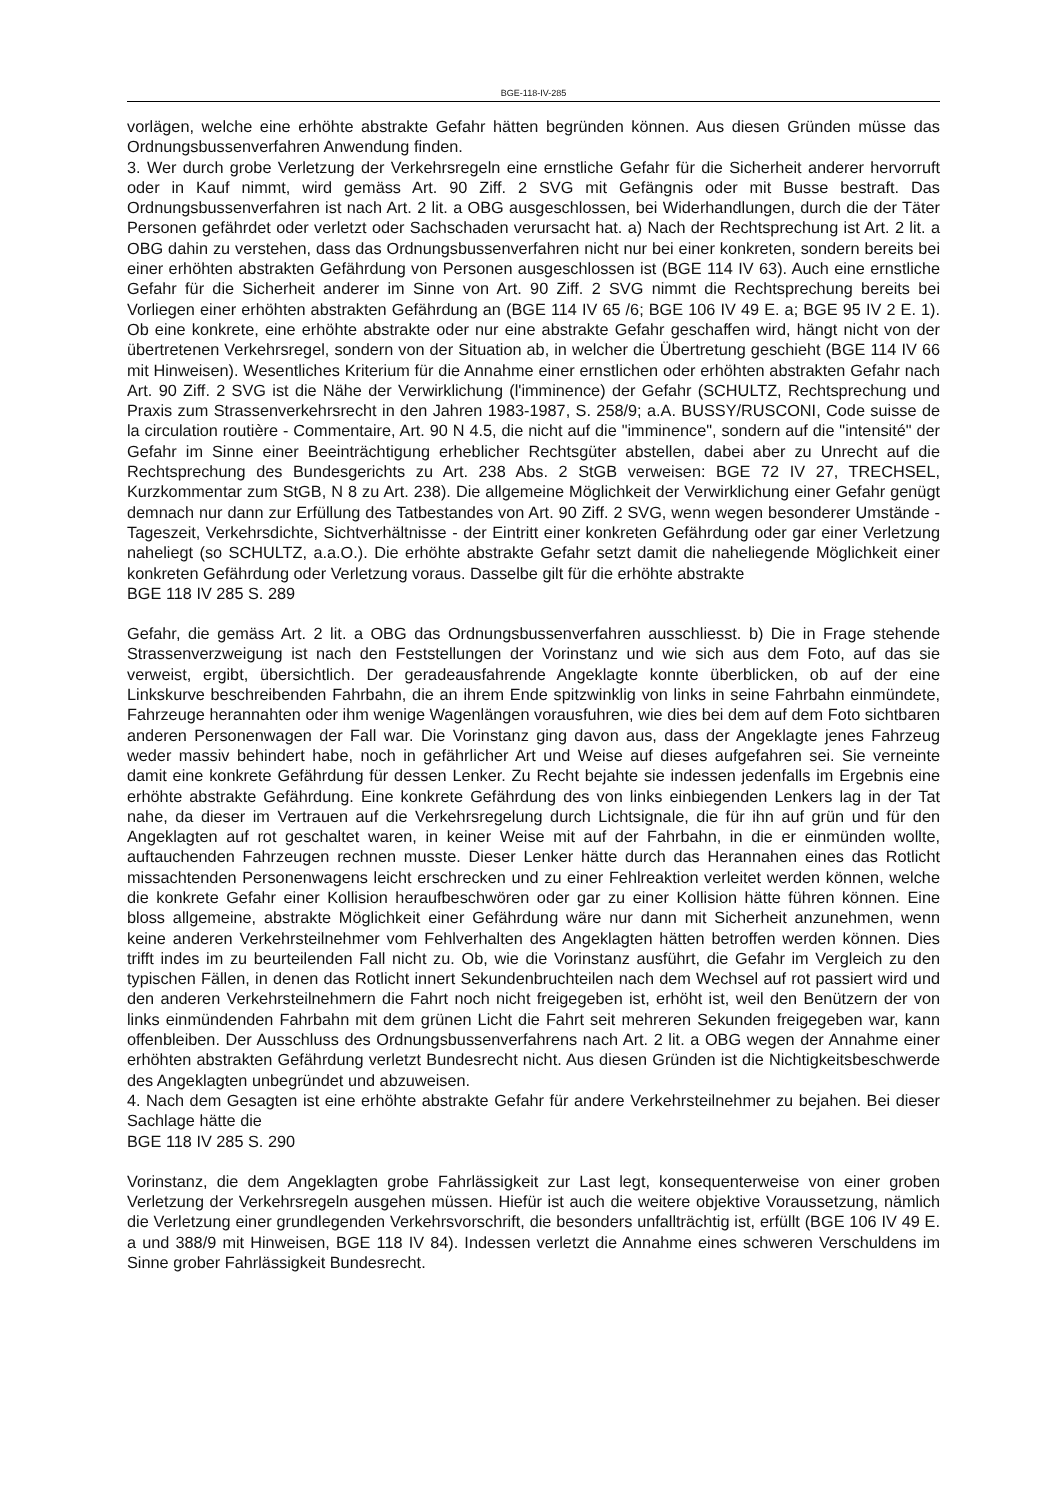BGE-118-IV-285
vorlägen, welche eine erhöhte abstrakte Gefahr hätten begründen können. Aus diesen Gründen müsse das Ordnungsbussenverfahren Anwendung finden.
3. Wer durch grobe Verletzung der Verkehrsregeln eine ernstliche Gefahr für die Sicherheit anderer hervorruft oder in Kauf nimmt, wird gemäss Art. 90 Ziff. 2 SVG mit Gefängnis oder mit Busse bestraft. Das Ordnungsbussenverfahren ist nach Art. 2 lit. a OBG ausgeschlossen, bei Widerhandlungen, durch die der Täter Personen gefährdet oder verletzt oder Sachschaden verursacht hat. a) Nach der Rechtsprechung ist Art. 2 lit. a OBG dahin zu verstehen, dass das Ordnungsbussenverfahren nicht nur bei einer konkreten, sondern bereits bei einer erhöhten abstrakten Gefährdung von Personen ausgeschlossen ist (BGE 114 IV 63). Auch eine ernstliche Gefahr für die Sicherheit anderer im Sinne von Art. 90 Ziff. 2 SVG nimmt die Rechtsprechung bereits bei Vorliegen einer erhöhten abstrakten Gefährdung an (BGE 114 IV 65 /6; BGE 106 IV 49 E. a; BGE 95 IV 2 E. 1). Ob eine konkrete, eine erhöhte abstrakte oder nur eine abstrakte Gefahr geschaffen wird, hängt nicht von der übertretenen Verkehrsregel, sondern von der Situation ab, in welcher die Übertretung geschieht (BGE 114 IV 66 mit Hinweisen). Wesentliches Kriterium für die Annahme einer ernstlichen oder erhöhten abstrakten Gefahr nach Art. 90 Ziff. 2 SVG ist die Nähe der Verwirklichung (l'imminence) der Gefahr (SCHULTZ, Rechtsprechung und Praxis zum Strassenverkehrsrecht in den Jahren 1983-1987, S. 258/9; a.A. BUSSY/RUSCONI, Code suisse de la circulation routière - Commentaire, Art. 90 N 4.5, die nicht auf die "imminence", sondern auf die "intensité" der Gefahr im Sinne einer Beeinträchtigung erheblicher Rechtsgüter abstellen, dabei aber zu Unrecht auf die Rechtsprechung des Bundesgerichts zu Art. 238 Abs. 2 StGB verweisen: BGE 72 IV 27, TRECHSEL, Kurzkommentar zum StGB, N 8 zu Art. 238). Die allgemeine Möglichkeit der Verwirklichung einer Gefahr genügt demnach nur dann zur Erfüllung des Tatbestandes von Art. 90 Ziff. 2 SVG, wenn wegen besonderer Umstände - Tageszeit, Verkehrsdichte, Sichtverhältnisse - der Eintritt einer konkreten Gefährdung oder gar einer Verletzung naheliegt (so SCHULTZ, a.a.O.). Die erhöhte abstrakte Gefahr setzt damit die naheliegende Möglichkeit einer konkreten Gefährdung oder Verletzung voraus. Dasselbe gilt für die erhöhte abstrakte
BGE 118 IV 285 S. 289
Gefahr, die gemäss Art. 2 lit. a OBG das Ordnungsbussenverfahren ausschliesst. b) Die in Frage stehende Strassenverzweigung ist nach den Feststellungen der Vorinstanz und wie sich aus dem Foto, auf das sie verweist, ergibt, übersichtlich. Der geradeausfahrende Angeklagte konnte überblicken, ob auf der eine Linkskurve beschreibenden Fahrbahn, die an ihrem Ende spitzwinklig von links in seine Fahrbahn einmündete, Fahrzeuge herannahten oder ihm wenige Wagenlängen vorausfuhren, wie dies bei dem auf dem Foto sichtbaren anderen Personenwagen der Fall war. Die Vorinstanz ging davon aus, dass der Angeklagte jenes Fahrzeug weder massiv behindert habe, noch in gefährlicher Art und Weise auf dieses aufgefahren sei. Sie verneinte damit eine konkrete Gefährdung für dessen Lenker. Zu Recht bejahte sie indessen jedenfalls im Ergebnis eine erhöhte abstrakte Gefährdung. Eine konkrete Gefährdung des von links einbiegenden Lenkers lag in der Tat nahe, da dieser im Vertrauen auf die Verkehrsregelung durch Lichtsignale, die für ihn auf grün und für den Angeklagten auf rot geschaltet waren, in keiner Weise mit auf der Fahrbahn, in die er einmünden wollte, auftauchenden Fahrzeugen rechnen musste. Dieser Lenker hätte durch das Herannahen eines das Rotlicht missachtenden Personenwagens leicht erschrecken und zu einer Fehlreaktion verleitet werden können, welche die konkrete Gefahr einer Kollision heraufbeschwören oder gar zu einer Kollision hätte führen können. Eine bloss allgemeine, abstrakte Möglichkeit einer Gefährdung wäre nur dann mit Sicherheit anzunehmen, wenn keine anderen Verkehrsteilnehmer vom Fehlverhalten des Angeklagten hätten betroffen werden können. Dies trifft indes im zu beurteilenden Fall nicht zu. Ob, wie die Vorinstanz ausführt, die Gefahr im Vergleich zu den typischen Fällen, in denen das Rotlicht innert Sekundenbruchteilen nach dem Wechsel auf rot passiert wird und den anderen Verkehrsteilnehmern die Fahrt noch nicht freigegeben ist, erhöht ist, weil den Benützern der von links einmündenden Fahrbahn mit dem grünen Licht die Fahrt seit mehreren Sekunden freigegeben war, kann offenbleiben. Der Ausschluss des Ordnungsbussenverfahrens nach Art. 2 lit. a OBG wegen der Annahme einer erhöhten abstrakten Gefährdung verletzt Bundesrecht nicht. Aus diesen Gründen ist die Nichtigkeitsbeschwerde des Angeklagten unbegründet und abzuweisen.
4. Nach dem Gesagten ist eine erhöhte abstrakte Gefahr für andere Verkehrsteilnehmer zu bejahen. Bei dieser Sachlage hätte die
BGE 118 IV 285 S. 290
Vorinstanz, die dem Angeklagten grobe Fahrlässigkeit zur Last legt, konsequenterweise von einer groben Verletzung der Verkehrsregeln ausgehen müssen. Hiefür ist auch die weitere objektive Voraussetzung, nämlich die Verletzung einer grundlegenden Verkehrsvorschrift, die besonders unfallträchtig ist, erfüllt (BGE 106 IV 49 E. a und 388/9 mit Hinweisen, BGE 118 IV 84). Indessen verletzt die Annahme eines schweren Verschuldens im Sinne grober Fahrlässigkeit Bundesrecht.